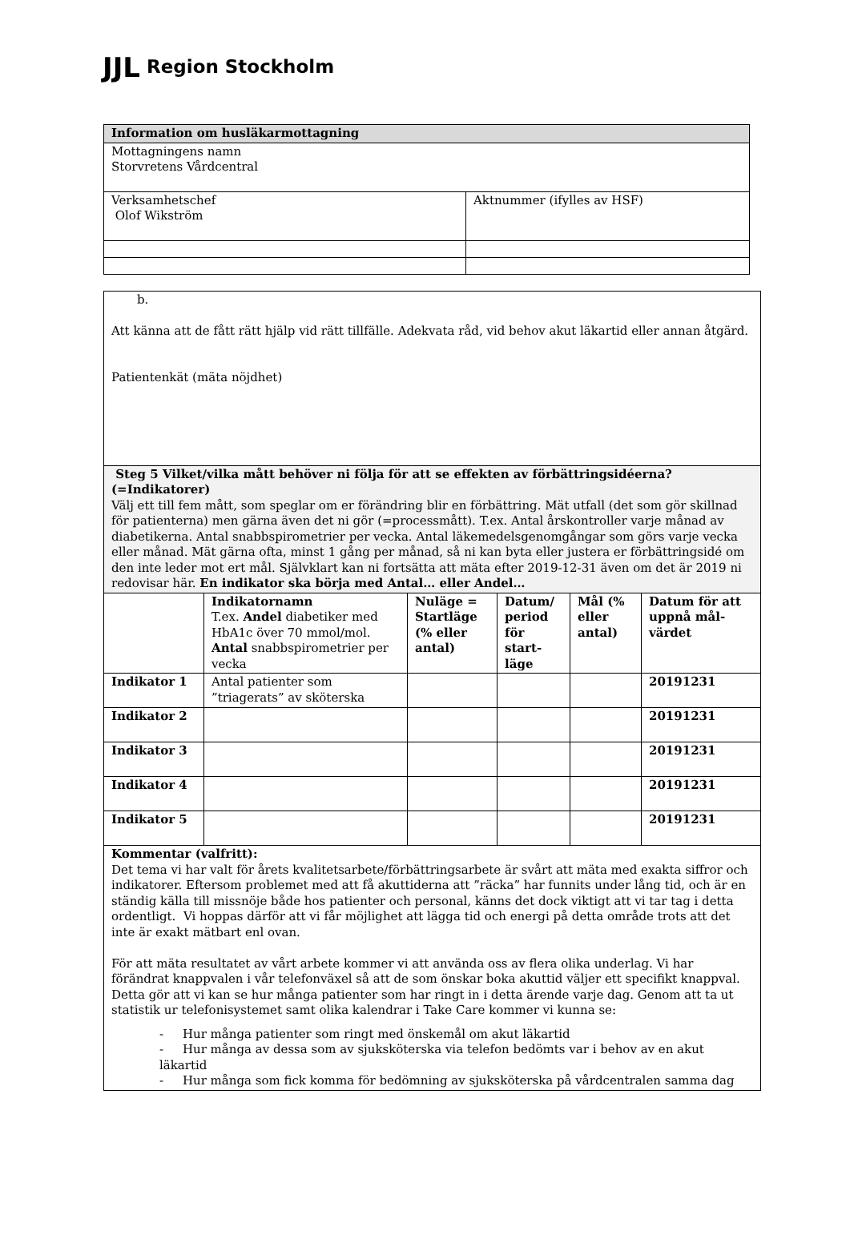JJL Region Stockholm
| Information om husläkarmottagning | |
| Mottagningens namn Storvretens Vårdcentral | |
| Verksamhetschef Olof Wikström | Aktnummer (ifylles av HSF) |
| b. Att känna att de fått rätt hjälp vid rätt tillfälle. Adekvata råd, vid behov akut läkartid eller annan åtgärd. Patientenkät (mäta nöjdhet) | | | | | |
| Steg 5 Vilket/vilka mått behöver ni följa för att se effekten av förbättringsidéerna? (=Indikatorer) Välj ett till fem mått, som speglar om er förändring blir en förbättring. Mät utfall (det som gör skillnad för patienterna) men gärna även det ni gör (=processmått). T.ex. Antal årskontroller varje månad av diabetikerna. Antal snabbspirometrier per vecka. Antal läkemedelsgenomgångar som görs varje vecka eller månad. Mät gärna ofta, minst 1 gång per månad, så ni kan byta eller justera er förbättringsidé om den inte leder mot ert mål. Självklart kan ni fortsätta att mäta efter 2019-12-31 även om det är 2019 ni redovisar här. En indikator ska börja med Antal… eller Andel… | | | | | |
| | Indikatornamn T.ex. Andel diabetiker med HbA1c över 70 mmol/mol. Antal snabbspirometrier per vecka | Nuläge = Startläge (% eller antal) | Datum/ period för start-läge | Mål (% eller antal) | Datum för att uppnå mål-värdet |
| Indikator 1 | Antal patienter som ”triagerats” av sköterska | | | | 20191231 |
| Indikator 2 | | | | | 20191231 |
| Indikator 3 | | | | | 20191231 |
| Indikator 4 | | | | | 20191231 |
| Indikator 5 | | | | | 20191231 |
| Kommentar (valfritt): Det tema vi har valt för årets kvalitetsarbete/förbättringsarbete är svårt att mäta med exakta siffror och indikatorer. Eftersom problemet med att få akuttiderna att ”räcka” har funnits under lång tid, och är en ständig källa till missnöje både hos patienter och personal, känns det dock viktigt att vi tar tag i detta ordentligt. Vi hoppas därför att vi får möjlighet att lägga tid och energi på detta område trots att det inte är exakt mätbart enl ovan. För att mäta resultatet av vårt arbete kommer vi att använda oss av flera olika underlag. Vi har förändrat knappvalen i vår telefonväxel så att de som önskar boka akuttid väljer ett specifikt knappval. Detta gör att vi kan se hur många patienter som har ringt in i detta ärende varje dag. Genom att ta ut statistik ur telefonisystemet samt olika kalendrar i Take Care kommer vi kunna se: - Hur många patienter som ringt med önskemål om akut läkartid - Hur många av dessa som av sjuksköterska via telefon bedömts var i behov av en akut läkartid - Hur många som fick komma för bedömning av sjuksköterska på vårdcentralen samma dag | | | | | |